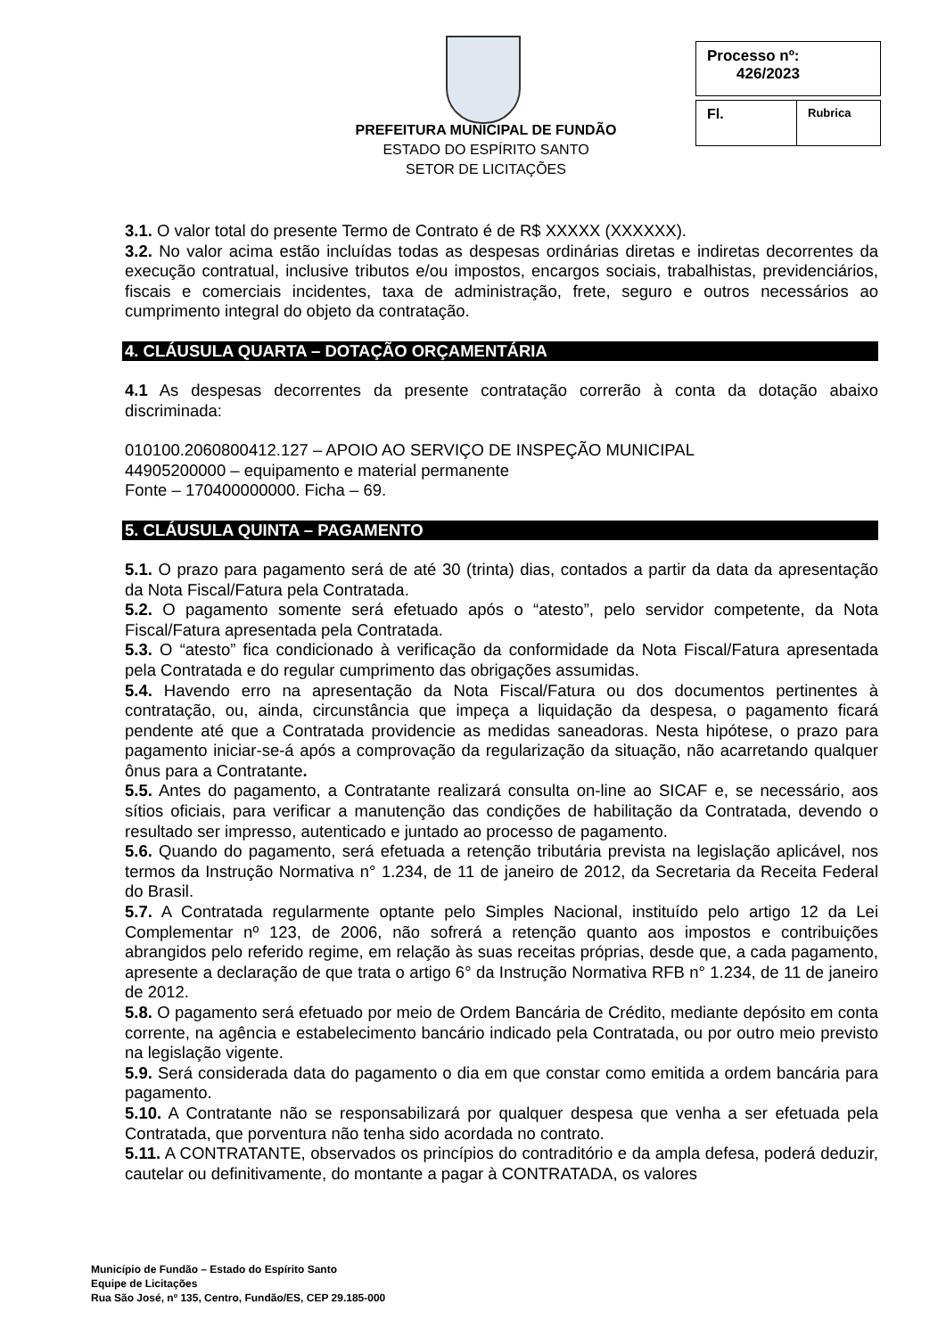PREFEITURA MUNICIPAL DE FUNDÃO
ESTADO DO ESPÍRITO SANTO
SETOR DE LICITAÇÕES
| Processo nº: 426/2023 |
| Fl. | Rubrica |
3.1. O valor total do presente Termo de Contrato é de R$ XXXXX (XXXXXX).
3.2. No valor acima estão incluídas todas as despesas ordinárias diretas e indiretas decorrentes da execução contratual, inclusive tributos e/ou impostos, encargos sociais, trabalhistas, previdenciários, fiscais e comerciais incidentes, taxa de administração, frete, seguro e outros necessários ao cumprimento integral do objeto da contratação.
4. CLÁUSULA QUARTA – DOTAÇÃO ORÇAMENTÁRIA
4.1 As despesas decorrentes da presente contratação correrão à conta da dotação abaixo discriminada:
010100.2060800412.127 – APOIO AO SERVIÇO DE INSPEÇÃO MUNICIPAL
44905200000 – equipamento e material permanente
Fonte – 170400000000. Ficha – 69.
5. CLÁUSULA QUINTA – PAGAMENTO
5.1. O prazo para pagamento será de até 30 (trinta) dias, contados a partir da data da apresentação da Nota Fiscal/Fatura pela Contratada.
5.2. O pagamento somente será efetuado após o “atesto”, pelo servidor competente, da Nota Fiscal/Fatura apresentada pela Contratada.
5.3. O “atesto” fica condicionado à verificação da conformidade da Nota Fiscal/Fatura apresentada pela Contratada e do regular cumprimento das obrigações assumidas.
5.4. Havendo erro na apresentação da Nota Fiscal/Fatura ou dos documentos pertinentes à contratação, ou, ainda, circunstância que impeça a liquidação da despesa, o pagamento ficará pendente até que a Contratada providencie as medidas saneadoras. Nesta hipótese, o prazo para pagamento iniciar-se-á após a comprovação da regularização da situação, não acarretando qualquer ônus para a Contratante.
5.5. Antes do pagamento, a Contratante realizará consulta on-line ao SICAF e, se necessário, aos sítios oficiais, para verificar a manutenção das condições de habilitação da Contratada, devendo o resultado ser impresso, autenticado e juntado ao processo de pagamento.
5.6. Quando do pagamento, será efetuada a retenção tributária prevista na legislação aplicável, nos termos da Instrução Normativa n° 1.234, de 11 de janeiro de 2012, da Secretaria da Receita Federal do Brasil.
5.7. A Contratada regularmente optante pelo Simples Nacional, instituído pelo artigo 12 da Lei Complementar nº 123, de 2006, não sofrerá a retenção quanto aos impostos e contribuições abrangidos pelo referido regime, em relação às suas receitas próprias, desde que, a cada pagamento, apresente a declaração de que trata o artigo 6° da Instrução Normativa RFB n° 1.234, de 11 de janeiro de 2012.
5.8. O pagamento será efetuado por meio de Ordem Bancária de Crédito, mediante depósito em conta corrente, na agência e estabelecimento bancário indicado pela Contratada, ou por outro meio previsto na legislação vigente.
5.9. Será considerada data do pagamento o dia em que constar como emitida a ordem bancária para pagamento.
5.10. A Contratante não se responsabilizará por qualquer despesa que venha a ser efetuada pela Contratada, que porventura não tenha sido acordada no contrato.
5.11. A CONTRATANTE, observados os princípios do contraditório e da ampla defesa, poderá deduzir, cautelar ou definitivamente, do montante a pagar à CONTRATADA, os valores
Município de Fundão – Estado do Espírito Santo
Equipe de Licitações
Rua São José, nº 135, Centro, Fundão/ES, CEP 29.185-000